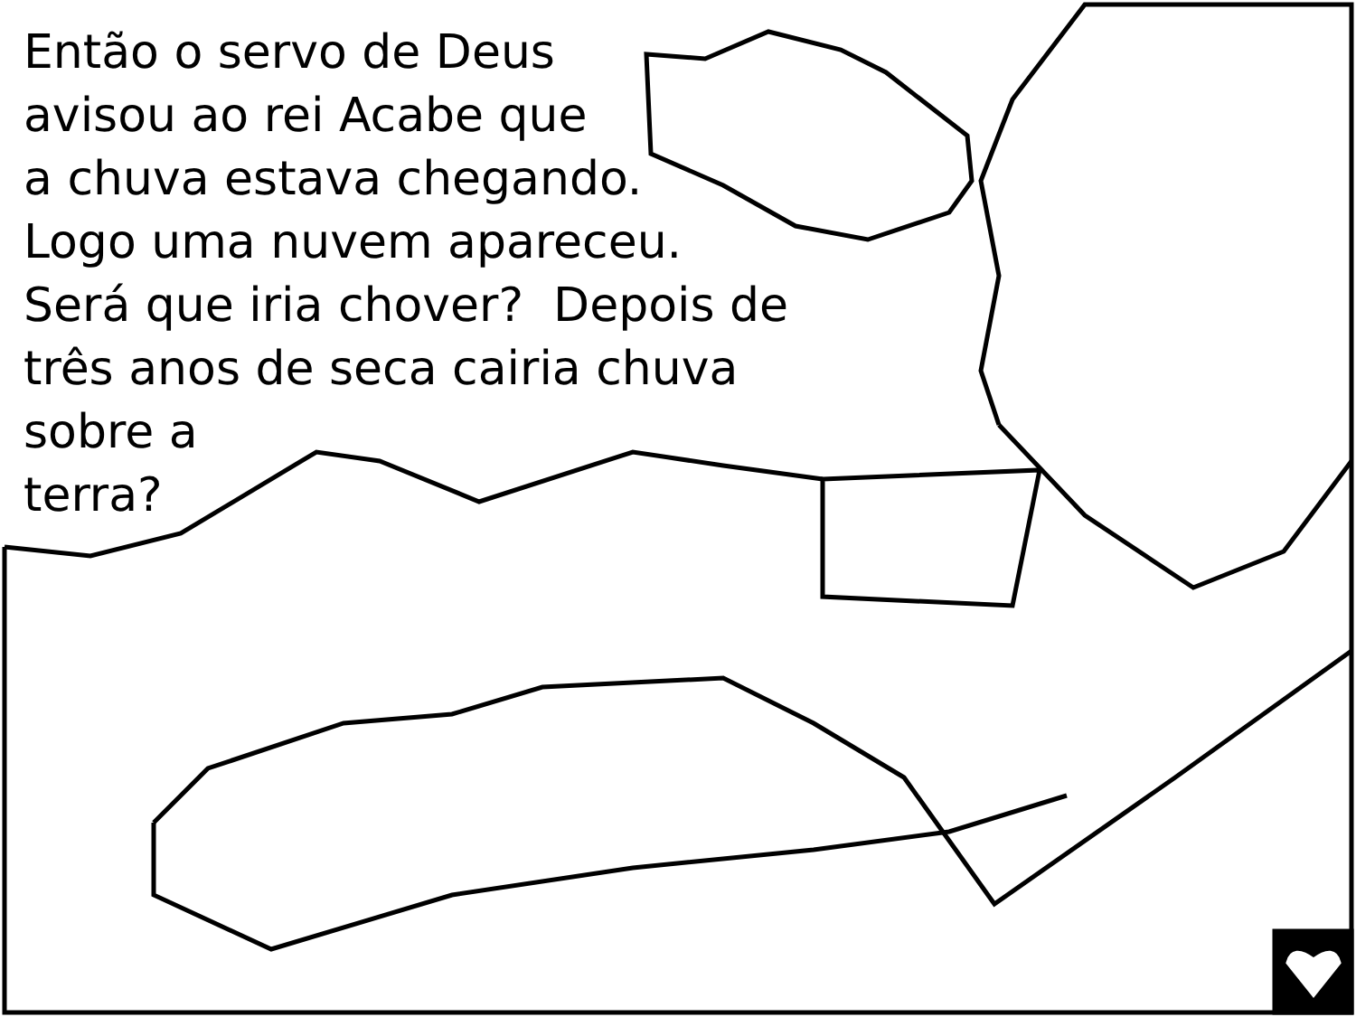Então o servo de Deus
avisou ao rei Acabe que
a chuva estava chegando.
Logo uma nuvem apareceu.
Será que iria chover? Depois de
três anos de seca cairia chuva
sobre a
terra?